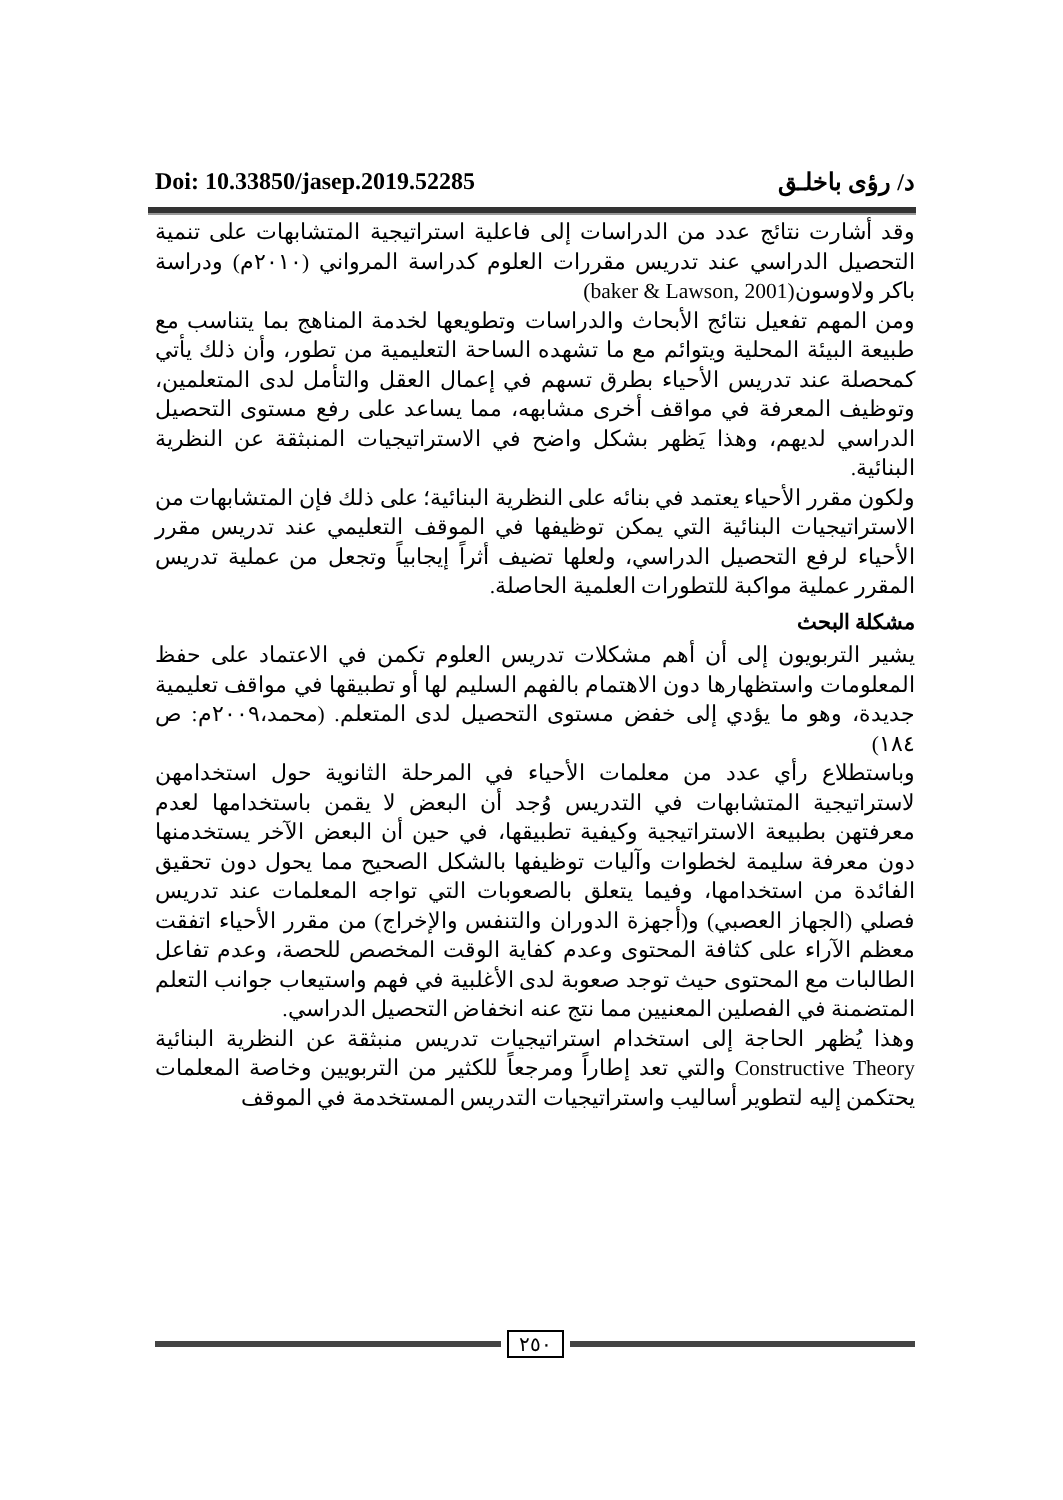Doi: 10.33850/jasep.2019.52285 د/ رؤى باخلـق
وقد أشارت نتائج عدد من الدراسات إلى فاعلية استراتيجية المتشابهات على تنمية التحصيل الدراسي عند تدريس مقررات العلوم كدراسة المرواني (٢٠١٠م) ودراسة باكر ولاوسون(baker & Lawson, 2001)
ومن المهم تفعيل نتائج الأبحاث والدراسات وتطويعها لخدمة المناهج بما يتناسب مع طبيعة البيئة المحلية ويتوائم مع ما تشهده الساحة التعليمية من تطور، وأن ذلك يأتي كمحصلة عند تدريس الأحياء بطرق تسهم في إعمال العقل والتأمل لدى المتعلمين، وتوظيف المعرفة في مواقف أخرى مشابهه، مما يساعد على رفع مستوى التحصيل الدراسي لديهم، وهذا يَظهر بشكل واضح في الاستراتيجيات المنبثقة عن النظرية البنائية.
ولكون مقرر الأحياء يعتمد في بنائه على النظرية البنائية؛ على ذلك فإن المتشابهات من الاستراتيجيات البنائية التي يمكن توظيفها في الموقف التعليمي عند تدريس مقرر الأحياء لرفع التحصيل الدراسي، ولعلها تضيف أثراً إيجابياً وتجعل من عملية تدريس المقرر عملية مواكبة للتطورات العلمية الحاصلة.
مشكلة البحث
يشير التربويون إلى أن أهم مشكلات تدريس العلوم تكمن في الاعتماد على حفظ المعلومات واستظهارها دون الاهتمام بالفهم السليم لها أو تطبيقها في مواقف تعليمية جديدة، وهو ما يؤدي إلى خفض مستوى التحصيل لدى المتعلم. (محمد،٢٠٠٩م: ص ١٨٤)
وباستطلاع رأي عدد من معلمات الأحياء في المرحلة الثانوية حول استخدامهن لاستراتيجية المتشابهات في التدريس وُجد أن البعض لا يقمن باستخدامها لعدم معرفتهن بطبيعة الاستراتيجية وكيفية تطبيقها، في حين أن البعض الآخر يستخدمنها دون معرفة سليمة لخطوات وآليات توظيفها بالشكل الصحيح مما يحول دون تحقيق الفائدة من استخدامها، وفيما يتعلق بالصعوبات التي تواجه المعلمات عند تدريس فصلي (الجهاز العصبي) و(أجهزة الدوران والتنفس والإخراج) من مقرر الأحياء اتفقت معظم الآراء على كثافة المحتوى وعدم كفاية الوقت المخصص للحصة، وعدم تفاعل الطالبات مع المحتوى حيث توجد صعوبة لدى الأغلبية في فهم واستيعاب جوانب التعلم المتضمنة في الفصلين المعنيين مما نتج عنه انخفاض التحصيل الدراسي.
وهذا يُظهر الحاجة إلى استخدام استراتيجيات تدريس منبثقة عن النظرية البنائية Constructive Theory والتي تعد إطاراً ومرجعاً للكثير من التربويين وخاصة المعلمات يحتكمن إليه لتطوير أساليب واستراتيجيات التدريس المستخدمة في الموقف
٢٥٠